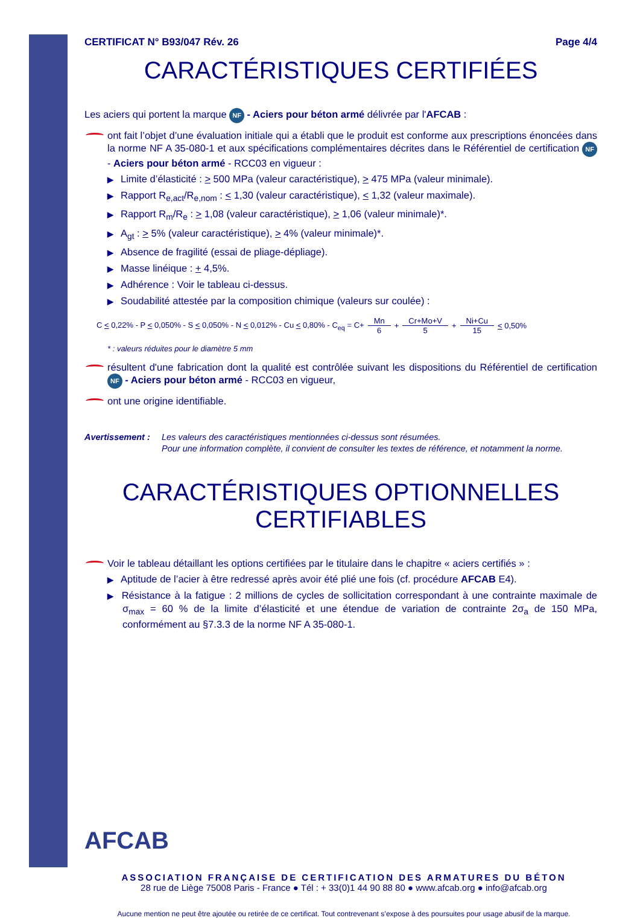CERTIFICAT N° B93/047 Rév. 26 Page 4/4
CARACTÉRISTIQUES CERTIFIÉES
Les aciers qui portent la marque NF - Aciers pour béton armé délivrée par l'AFCAB :
ont fait l’objet d’une évaluation initiale qui a établi que le produit est conforme aux prescriptions énoncées dans la norme NF A 35-080-1 et aux spécifications complémentaires décrites dans le Référentiel de certification NF - Aciers pour béton armé - RCC03 en vigueur :
▶ Limite d’élasticité : > 500 MPa (valeur caractéristique), > 475 MPa (valeur minimale).
▶ Rapport R<sub>e,act</sub>/R<sub>e,nom</sub> : < 1,30 (valeur caractéristique), < 1,32 (valeur maximale).
▶ Rapport R<sub>m</sub>/R<sub>e</sub> : > 1,08 (valeur caractéristique), > 1,06 (valeur minimale)*.
▶ A<sub>gt</sub> : > 5% (valeur caractéristique), > 4% (valeur minimale)*.
▶ Absence de fragilité (essai de pliage-dépliage).
▶ Masse linéique : + 4,5%.
▶ Adhérence : Voir le tableau ci-dessus.
▶ Soudabilité attestée par la composition chimique (valeurs sur coulée) :
C < 0,22% - P < 0,050% - S < 0,050% - N < 0,012% - Cu < 0,80% - C<sub>eq</sub> = C+ Mn 6 + Cr+Mo+V 5 + Ni+Cu 15 < 0,50%
* : valeurs réduites pour le diamètre 5 mm
résultent d'une fabrication dont la qualité est contrôlée suivant les dispositions du Référentiel de certification NF - Aciers pour béton armé - RCC03 en vigueur,
ont une origine identifiable.
Avertissement : Les valeurs des caractéristiques mentionnées ci-dessus sont résumées.
Pour une information complète, il convient de consulter les textes de référence, et notamment la norme.
CARACTÉRISTIQUES OPTIONNELLES CERTIFIABLES
Voir le tableau détaillant les options certifiées par le titulaire dans le chapitre « aciers certifiés » :
▶ Aptitude de l’acier à être redressé après avoir été plié une fois (cf. procédure AFCAB E4).
▶ Résistance à la fatigue : 2 millions de cycles de sollicitation correspondant à une contrainte maximale de σ<sub>max</sub> = 60 % de la limite d’élasticité et une étendue de variation de contrainte 2σ<sub>a</sub> de 150 MPa, conformément au §7.3.3 de la norme NF A 35-080-1.
AFCAB
ASSOCIATION FRANÇAISE DE CERTIFICATION DES ARMATURES DU BÉTON
28 rue de Liège 75008 Paris - France ● Tél : + 33(0)1 44 90 88 80 ● www.afcab.org ● info@afcab.org
Aucune mention ne peut être ajoutée ou retirée de ce certificat. Tout contrevenant s’expose à des poursuites pour usage abusif de la marque.